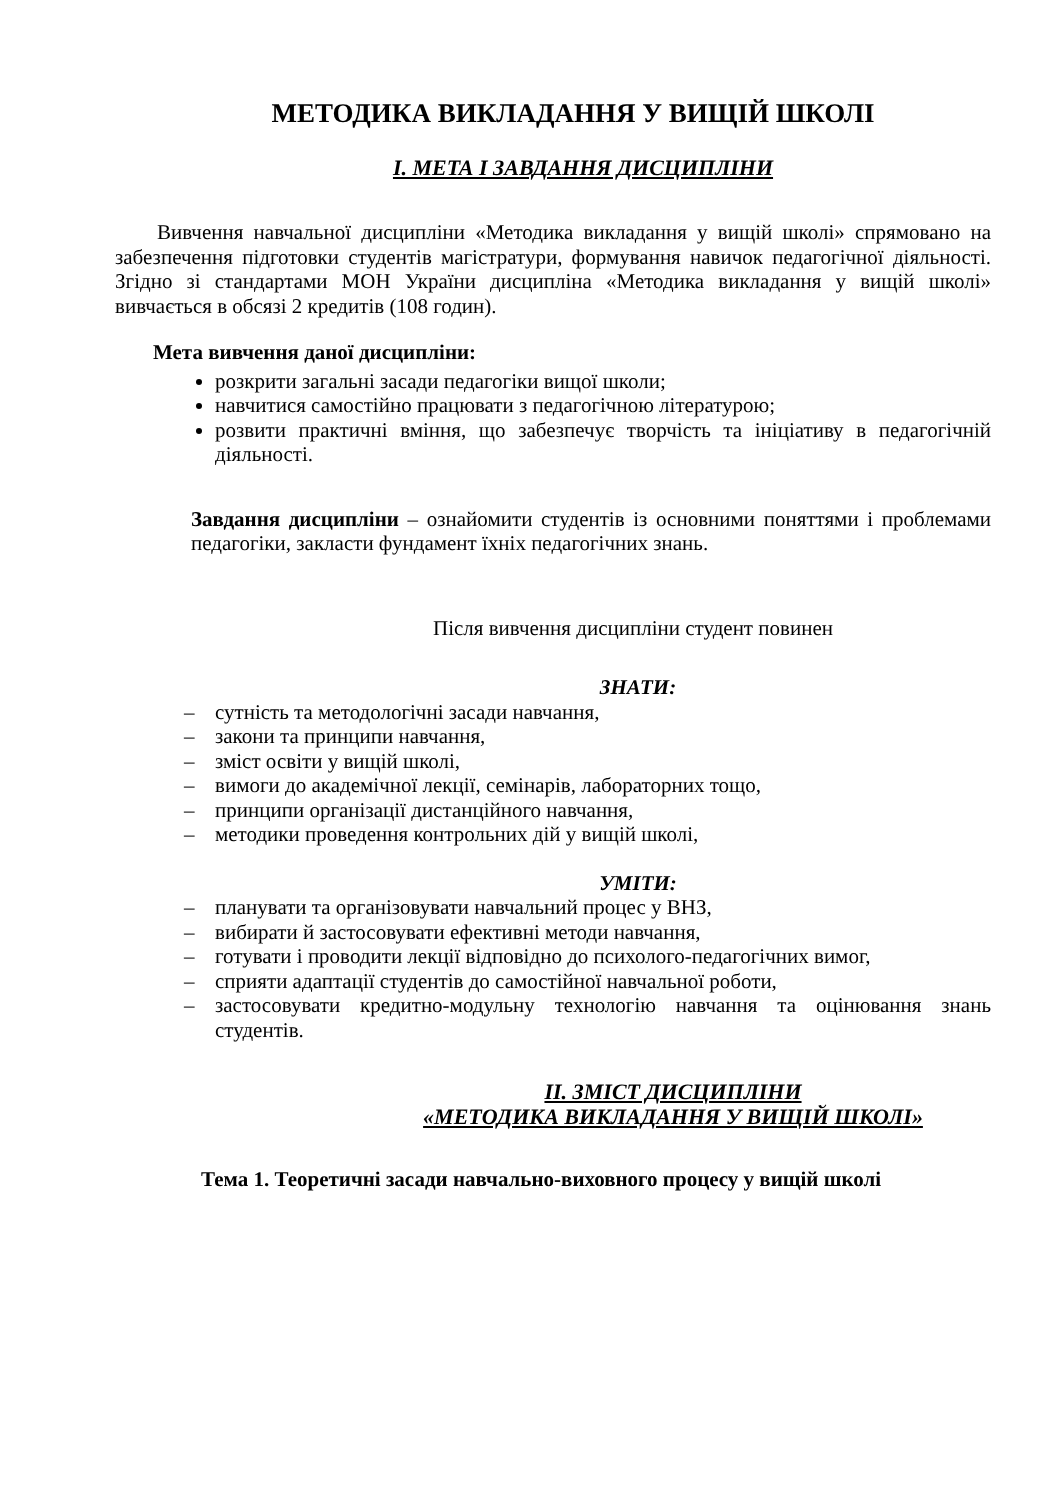МЕТОДИКА ВИКЛАДАННЯ У ВИЩІЙ ШКОЛІ
I. МЕТА І ЗАВДАННЯ ДИСЦИПЛІНИ
Вивчення навчальної дисципліни «Методика викладання у вищій школі» спрямовано на забезпечення підготовки студентів магістратури, формування навичок педагогічної діяльності. Згідно зі стандартами МОН України дисципліна «Методика викладання у вищій школі» вивчається в обсязі 2 кредитів (108 годин).
Мета вивчення даної дисципліни:
розкрити загальні засади педагогіки вищої школи;
навчитися самостійно працювати з педагогічною літературою;
розвити практичні вміння, що забезпечує творчість та ініціативу в педагогічній діяльності.
Завдання дисципліни – ознайомити студентів із основними поняттями і проблемами педагогіки, закласти фундамент їхніх педагогічних знань.
Після вивчення дисципліни студент повинен
ЗНАТИ:
– сутність та методологічні засади навчання,
– закони та принципи навчання,
– зміст освіти у вищій школі,
– вимоги до академічної лекції, семінарів, лабораторних тощо,
– принципи організації дистанційного навчання,
– методики проведення контрольних дій у вищій школі,
УМІТИ:
– планувати та організовувати навчальний процес у ВНЗ,
– вибирати й застосовувати ефективні методи навчання,
– готувати і проводити лекції відповідно до психолого-педагогічних вимог,
– сприяти адаптації студентів до самостійної навчальної роботи,
– застосовувати кредитно-модульну технологію навчання та оцінювання знань студентів.
II. ЗМІСТ ДИСЦИПЛІНИ
«МЕТОДИКА ВИКЛАДАННЯ У ВИЩІЙ ШКОЛІ»
Тема 1. Теоретичні засади навчально-виховного процесу у вищій школі